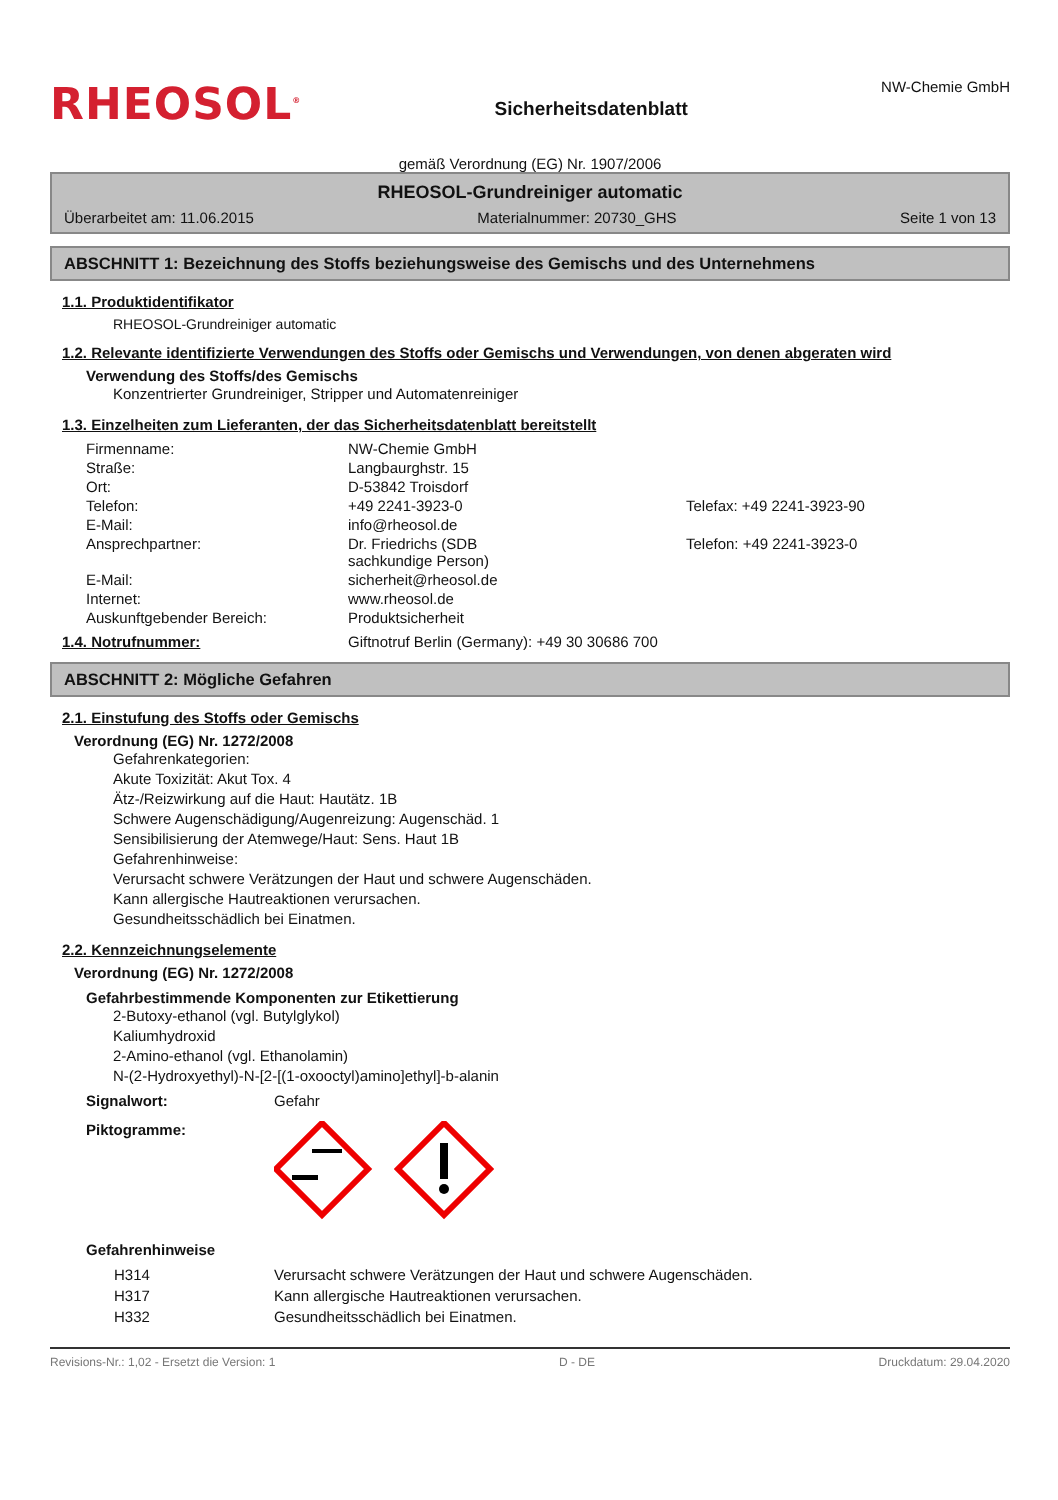RHEOSOL<sup>®</sup>
Sicherheitsdatenblatt
NW-Chemie GmbH
gemäß Verordnung (EG) Nr. 1907/2006
RHEOSOL-Grundreiniger automatic
Überarbeitet am: 11.06.2015 Materialnummer: 20730_GHS Seite 1 von 13
ABSCHNITT 1: Bezeichnung des Stoffs beziehungsweise des Gemischs und des Unternehmens
1.1. Produktidentifikator
RHEOSOL-Grundreiniger automatic
1.2. Relevante identifizierte Verwendungen des Stoffs oder Gemischs und Verwendungen, von denen abgeraten wird
Verwendung des Stoffs/des Gemischs
Konzentrierter Grundreiniger, Stripper und Automatenreiniger
1.3. Einzelheiten zum Lieferanten, der das Sicherheitsdatenblatt bereitstellt
| Firmenname: | NW-Chemie GmbH | |
| Straße: | Langbaurghstr. 15 | |
| Ort: | D-53842 Troisdorf | |
| Telefon: | +49 2241-3923-0 | Telefax: +49 2241-3923-90 |
| E-Mail: | info@rheosol.de | |
| Ansprechpartner: | Dr. Friedrichs (SDB sachkundige Person) | Telefon: +49 2241-3923-0 |
| E-Mail: | sicherheit@rheosol.de | |
| Internet: | www.rheosol.de | |
| Auskunftgebender Bereich: | Produktsicherheit | |
1.4. Notrufnummer: Giftnotruf Berlin (Germany): +49 30 30686 700
ABSCHNITT 2: Mögliche Gefahren
2.1. Einstufung des Stoffs oder Gemischs
Verordnung (EG) Nr. 1272/2008
Gefahrenkategorien:
Akute Toxizität: Akut Tox. 4
Ätz-/Reizwirkung auf die Haut: Hautätz. 1B
Schwere Augenschädigung/Augenreizung: Augenschäd. 1
Sensibilisierung der Atemwege/Haut: Sens. Haut 1B
Gefahrenhinweise:
Verursacht schwere Verätzungen der Haut und schwere Augenschäden.
Kann allergische Hautreaktionen verursachen.
Gesundheitsschädlich bei Einatmen.
2.2. Kennzeichnungselemente
Verordnung (EG) Nr. 1272/2008
Gefahrbestimmende Komponenten zur Etikettierung
2-Butoxy-ethanol (vgl. Butylglykol)
Kaliumhydroxid
2-Amino-ethanol (vgl. Ethanolamin)
N-(2-Hydroxyethyl)-N-[2-[(1-oxooctyl)amino]ethyl]-b-alanin
Signalwort: Gefahr
Piktogramme:
Gefahrenhinweise
| H314 | Verursacht schwere Verätzungen der Haut und schwere Augenschäden. |
| H317 | Kann allergische Hautreaktionen verursachen. |
| H332 | Gesundheitsschädlich bei Einatmen. |
Revisions-Nr.: 1,02 - Ersetzt die Version: 1 D - DE Druckdatum: 29.04.2020